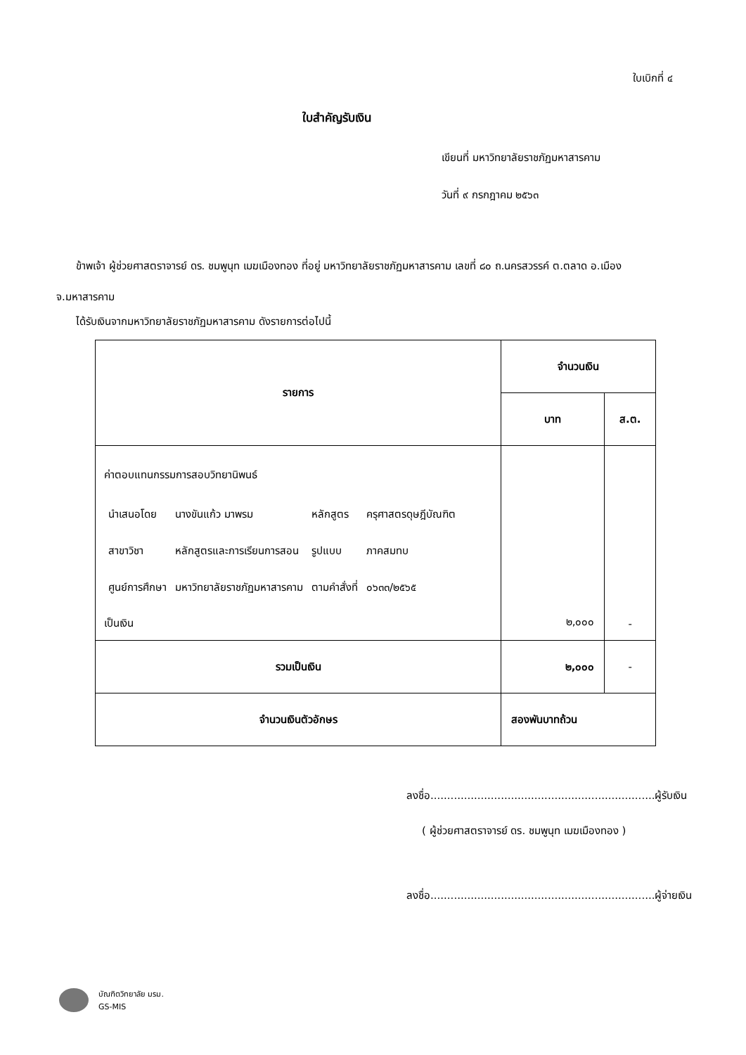ใบเบิกที่ ๔
ใบสำคัญรับเงิน
เขียนที่ มหาวิทยาลัยราชภัฏมหาสารคาม
วันที่ ๙ กรกฎาคม ๒๕๖๓
ข้าพเจ้า ผู้ช่วยศาสตราจารย์ ดร. ชมพูนุท เมฆเมืองทอง ที่อยู่ มหาวิทยาลัยราชภัฏมหาสารคาม เลขที่ ๘๐ ถ.นครสวรรค์ ต.ตลาด อ.เมือง จ.มหาสารคาม
ได้รับเงินจากมหาวิทยาลัยราชภัฏมหาสารคาม ดังรายการต่อไปนี้
| รายการ | จำนวนเงิน | |
| --- | --- | --- |
| | บาท | ส.ต. |
| ค่าตอบแทนกรรมการสอบวิทยานิพนธ์ / นำเสนอโดย / นางขันแก้ว มาพรม / หลักสูตร / ครุศาสตรดุษฎีบัณฑิต / / สาขาวิชา / หลักสูตรและการเรียนการสอน / รูปแบบ / ภาคสมทบ / / ศูนย์การศึกษา / มหาวิทยาลัยราชภัฏมหาสารคาม / ตามคำสั่งที่ / ๐๖๓๓/๒๕๖๕ / เป็นเงิน | ๒,๐๐๐ | - |
| รวมเป็นเงิน | ๒,๐๐๐ | - |
| จำนวนเงินตัวอักษร | สองพันบาทถ้วน | |
ลงชื่อ...................................................................ผู้รับเงิน
( ผู้ช่วยศาสตราจารย์ ดร. ชมพูนุท เมฆเมืองทอง )
ลงชื่อ...................................................................ผู้จ่ายเงิน
บัณฑิตวิทยาลัย มรม.
GS-MIS